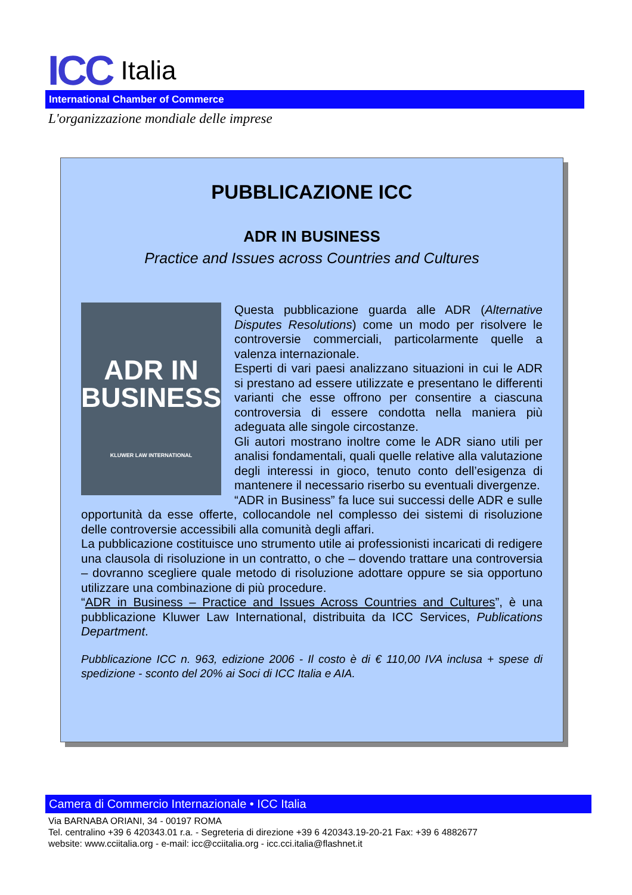ICC Italia
International Chamber of Commerce
L'organizzazione mondiale delle imprese
PUBBLICAZIONE ICC
ADR IN BUSINESS
Practice and Issues across Countries and Cultures
ADR IN
BUSINESS
KLUWER LAW INTERNATIONAL
Questa pubblicazione guarda alle ADR (Alternative Disputes Resolutions) come un modo per risolvere le controversie commerciali, particolarmente quelle a valenza internazionale.
Esperti di vari paesi analizzano situazioni in cui le ADR si prestano ad essere utilizzate e presentano le differenti varianti che esse offrono per consentire a ciascuna controversia di essere condotta nella maniera più adeguata alle singole circostanze.
Gli autori mostrano inoltre come le ADR siano utili per analisi fondamentali, quali quelle relative alla valutazione degli interessi in gioco, tenuto conto dell’esigenza di mantenere il necessario riserbo su eventuali divergenze.
“ADR in Business” fa luce sui successi delle ADR e sulle opportunità da esse offerte, collocandole nel complesso dei sistemi di risoluzione delle controversie accessibili alla comunità degli affari.
La pubblicazione costituisce uno strumento utile ai professionisti incaricati di redigere una clausola di risoluzione in un contratto, o che – dovendo trattare una controversia – dovranno scegliere quale metodo di risoluzione adottare oppure se sia opportuno utilizzare una combinazione di più procedure.
“ADR in Business – Practice and Issues Across Countries and Cultures”, è una pubblicazione Kluwer Law International, distribuita da ICC Services, Publications Department.
Pubblicazione ICC n. 963, edizione 2006 - Il costo è di € 110,00 IVA inclusa + spese di spedizione - sconto del 20% ai Soci di ICC Italia e AIA.
Camera di Commercio Internazionale • ICC Italia
Via BARNABA ORIANI, 34 - 00197 ROMA
Tel. centralino +39 6 420343.01 r.a. - Segreteria di direzione +39 6 420343.19-20-21 Fax: +39 6 4882677
website: www.cciitalia.org - e-mail: icc@cciitalia.org - icc.cci.italia@flashnet.it